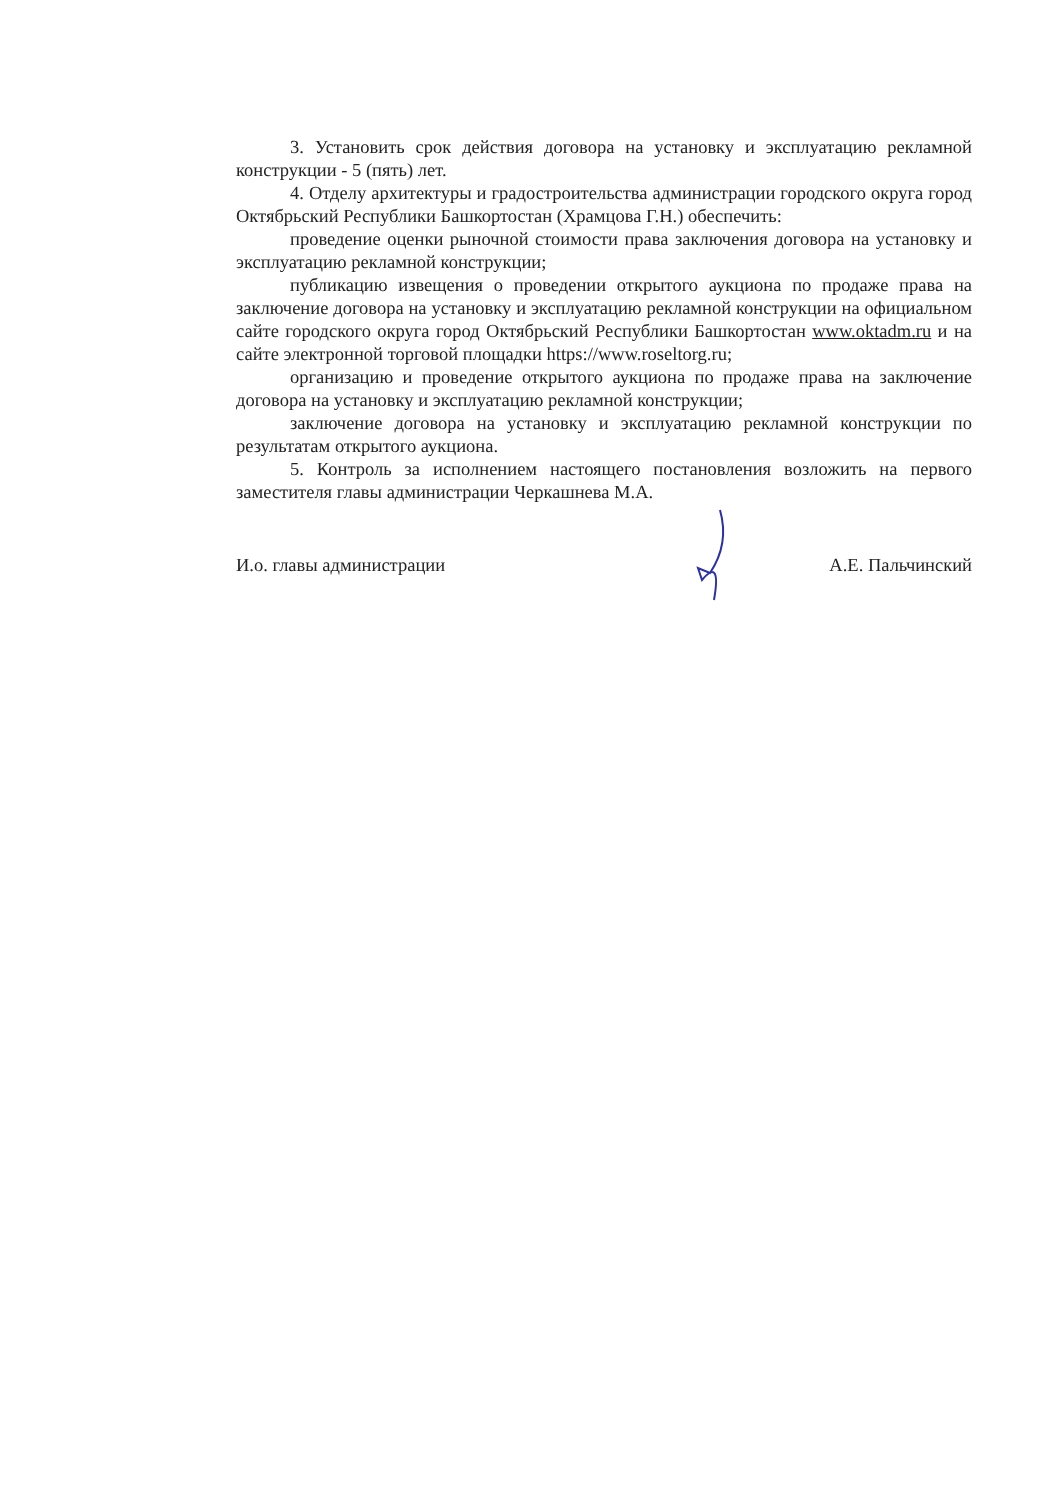3. Установить срок действия договора на установку и эксплуатацию рекламной конструкции - 5 (пять) лет.
4. Отделу архитектуры и градостроительства администрации городского округа город Октябрьский Республики Башкортостан (Храмцова Г.Н.) обеспечить:
проведение оценки рыночной стоимости права заключения договора на установку и эксплуатацию рекламной конструкции;
публикацию извещения о проведении открытого аукциона по продаже права на заключение договора на установку и эксплуатацию рекламной конструкции на официальном сайте городского округа город Октябрьский Республики Башкортостан www.oktadm.ru и на сайте электронной торговой площадки https://www.roseltorg.ru;
организацию и проведение открытого аукциона по продаже права на заключение договора на установку и эксплуатацию рекламной конструкции;
заключение договора на установку и эксплуатацию рекламной конструкции по результатам открытого аукциона.
5. Контроль за исполнением настоящего постановления возложить на первого заместителя главы администрации Черкашнева М.А.
И.о. главы администрации А.Е. Пальчинский